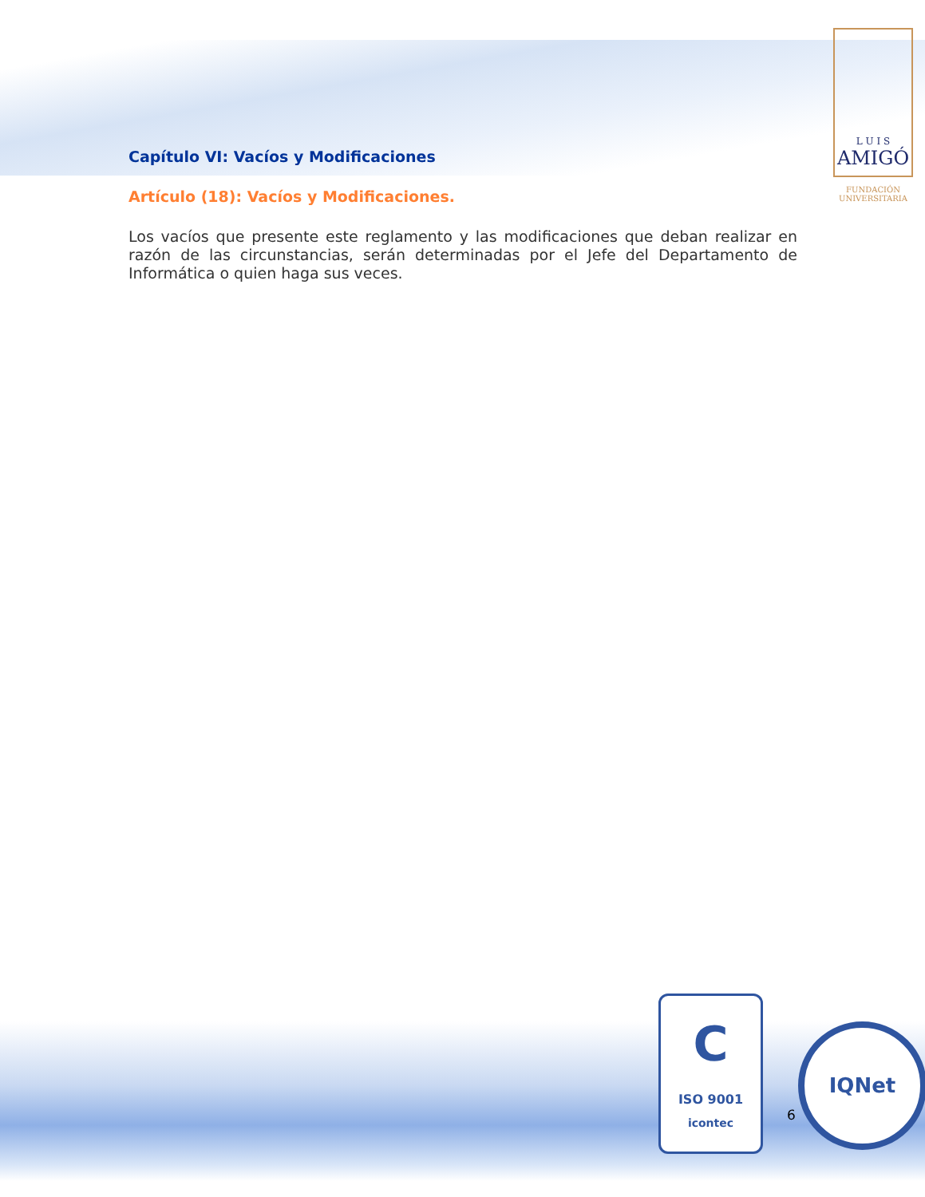L U I S
AMIGÓ
FUNDACIÓN UNIVERSITARIA
Capítulo VI: Vacíos y Modificaciones
Artículo (18): Vacíos y Modificaciones.
Los vacíos que presente este reglamento y las modificaciones que deban realizar en razón de las circunstancias, serán determinadas por el Jefe del Departamento de Informática o quien haga sus veces.
C
ISO 9001
icontec
6
IQNet